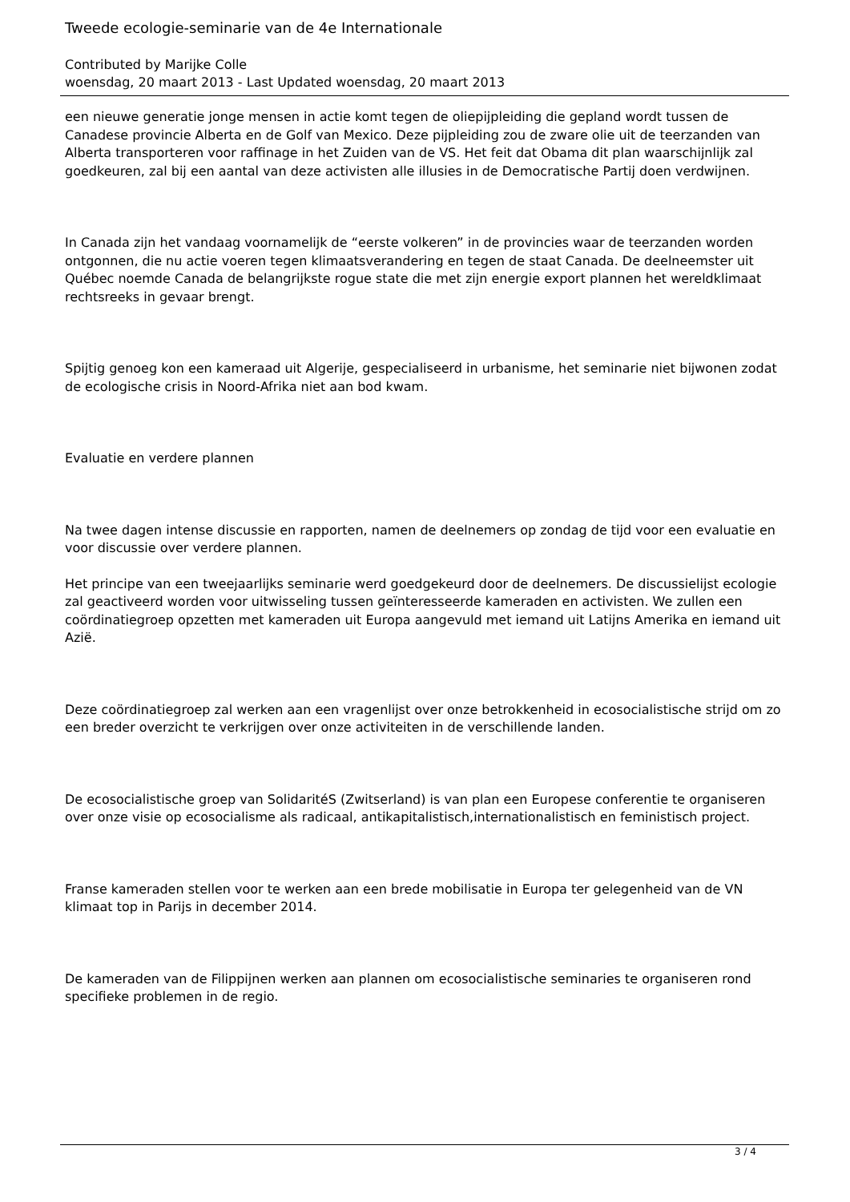Tweede ecologie-seminarie van de 4e Internationale
Contributed by Marijke Colle
woensdag, 20 maart 2013 - Last Updated woensdag, 20 maart 2013
een nieuwe generatie jonge mensen in actie komt tegen de oliepijpleiding die gepland wordt tussen de Canadese provincie Alberta en de Golf van Mexico. Deze pijpleiding zou de zware olie uit de teerzanden van Alberta transporteren voor raffinage in het Zuiden van de VS. Het feit dat Obama dit plan waarschijnlijk zal goedkeuren, zal bij een aantal van deze activisten alle illusies in de Democratische Partij doen verdwijnen.
In Canada zijn het vandaag voornamelijk de “eerste volkeren” in de provincies waar de teerzanden worden ontgonnen, die nu actie voeren tegen klimaatsverandering en tegen de staat Canada. De deelneemster uit Québec noemde Canada de belangrijkste rogue state die met zijn energie export plannen het wereldklimaat rechtsreeks in gevaar brengt.
Spijtig genoeg kon een kameraad uit Algerije, gespecialiseerd in urbanisme, het seminarie niet bijwonen zodat de ecologische crisis in Noord-Afrika niet aan bod kwam.
Evaluatie en verdere plannen
Na twee dagen intense discussie en rapporten, namen de deelnemers op zondag de tijd voor een evaluatie en voor discussie over verdere plannen.
Het principe van een tweejaarlijks seminarie werd goedgekeurd door de deelnemers. De discussielijst ecologie zal geactiveerd worden voor uitwisseling tussen geïnteresseerde kameraden en activisten. We zullen een coördinatiegroep opzetten met kameraden uit Europa aangevuld met iemand uit Latijns Amerika en iemand uit Azië.
Deze coördinatiegroep zal werken aan een vragenlijst over onze betrokkenheid in ecosocialistische strijd om zo een breder overzicht te verkrijgen over onze activiteiten in de verschillende landen.
De ecosocialistische groep van SolidaritéS (Zwitserland) is van plan een Europese conferentie te organiseren over onze visie op ecosocialisme als radicaal, antikapitalistisch,internationalistisch en feministisch project.
Franse kameraden stellen voor te werken aan een brede mobilisatie in Europa ter gelegenheid van de VN klimaat top in Parijs in december 2014.
De kameraden van de Filippijnen werken aan plannen om ecosocialistische seminaries te organiseren rond specifieke problemen in de regio.
3 / 4